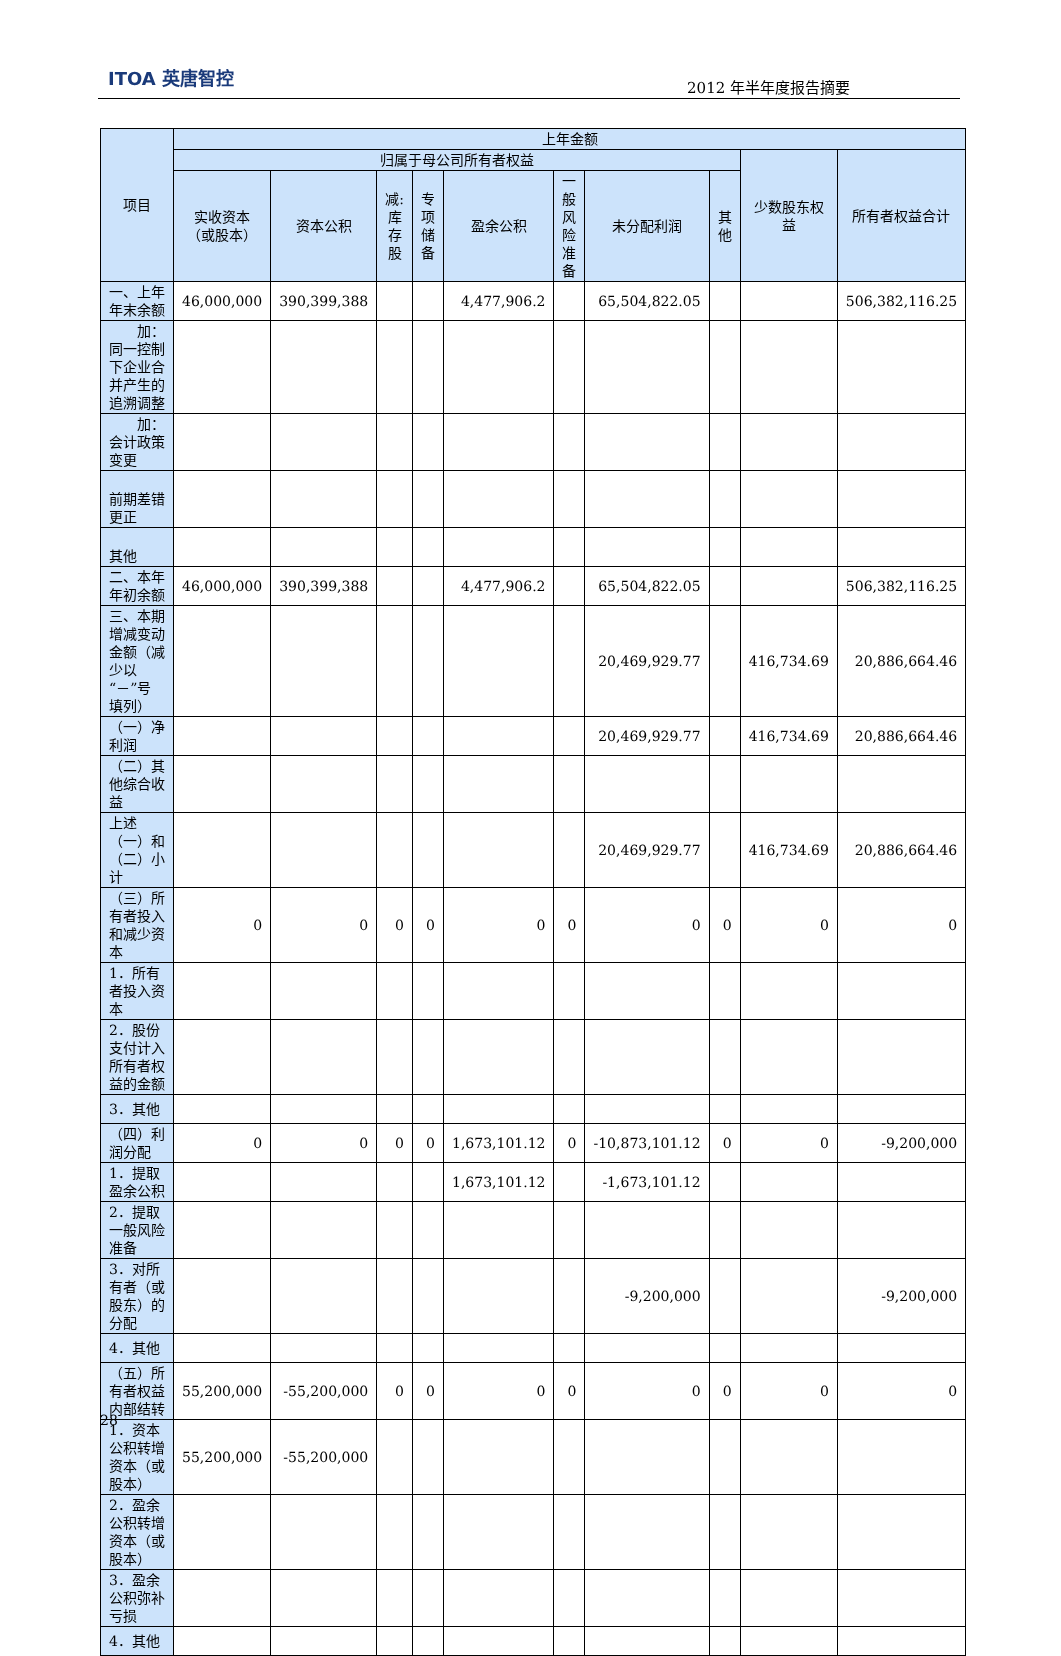ITOA 英唐智控 2012 年半年度报告摘要
| 项目 | 上年金额 | | | | | | | | | |
| --- | --- | --- | --- | --- | --- | --- | --- | --- | --- | --- |
| | 归属于母公司所有者权益 | | | | | | | | 少数股东权益 | 所有者权益合计 |
| | 实收资本（或股本） | 资本公积 | 减:库存股 | 专项储备 | 盈余公积 | 一般风险准备 | 未分配利润 | 其他 | | |
| 一、上年年末余额 | 46,000,000 | 390,399,388 | | | 4,477,906.2 | | 65,504,822.05 | | | 506,382,116.25 |
| 加：同一控制下企业合并产生的追溯调整 | | | | | | | | | | |
| 加：会计政策变更 | | | | | | | | | | |
| 前期差错更正 | | | | | | | | | | |
| 其他 | | | | | | | | | | |
| 二、本年年初余额 | 46,000,000 | 390,399,388 | | | 4,477,906.2 | | 65,504,822.05 | | | 506,382,116.25 |
| 三、本期增减变动金额（减少以“－”号填列） | | | | | | | 20,469,929.77 | | 416,734.69 | 20,886,664.46 |
| （一）净利润 | | | | | | | 20,469,929.77 | | 416,734.69 | 20,886,664.46 |
| （二）其他综合收益 | | | | | | | | | | |
| 上述（一）和（二）小计 | | | | | | | 20,469,929.77 | | 416,734.69 | 20,886,664.46 |
| （三）所有者投入和减少资本 | 0 | 0 | 0 | 0 | 0 | 0 | 0 | 0 | 0 | 0 |
| 1．所有者投入资本 | | | | | | | | | | |
| 2．股份支付计入所有者权益的金额 | | | | | | | | | | |
| 3．其他 | | | | | | | | | | |
| （四）利润分配 | 0 | 0 | 0 | 0 | 1,673,101.12 | 0 | -10,873,101.12 | 0 | 0 | -9,200,000 |
| 1．提取盈余公积 | | | | | 1,673,101.12 | | -1,673,101.12 | | | |
| 2．提取一般风险准备 | | | | | | | | | | |
| 3．对所有者（或股东）的分配 | | | | | | | -9,200,000 | | | -9,200,000 |
| 4．其他 | | | | | | | | | | |
| （五）所有者权益内部结转 | 55,200,000 | -55,200,000 | 0 | 0 | 0 | 0 | 0 | 0 | 0 | 0 |
| 1．资本公积转增资本（或股本） | 55,200,000 | -55,200,000 | | | | | | | | |
| 2．盈余公积转增资本（或股本） | | | | | | | | | | |
| 3．盈余公积弥补亏损 | | | | | | | | | | |
| 4．其他 | | | | | | | | | | |
28